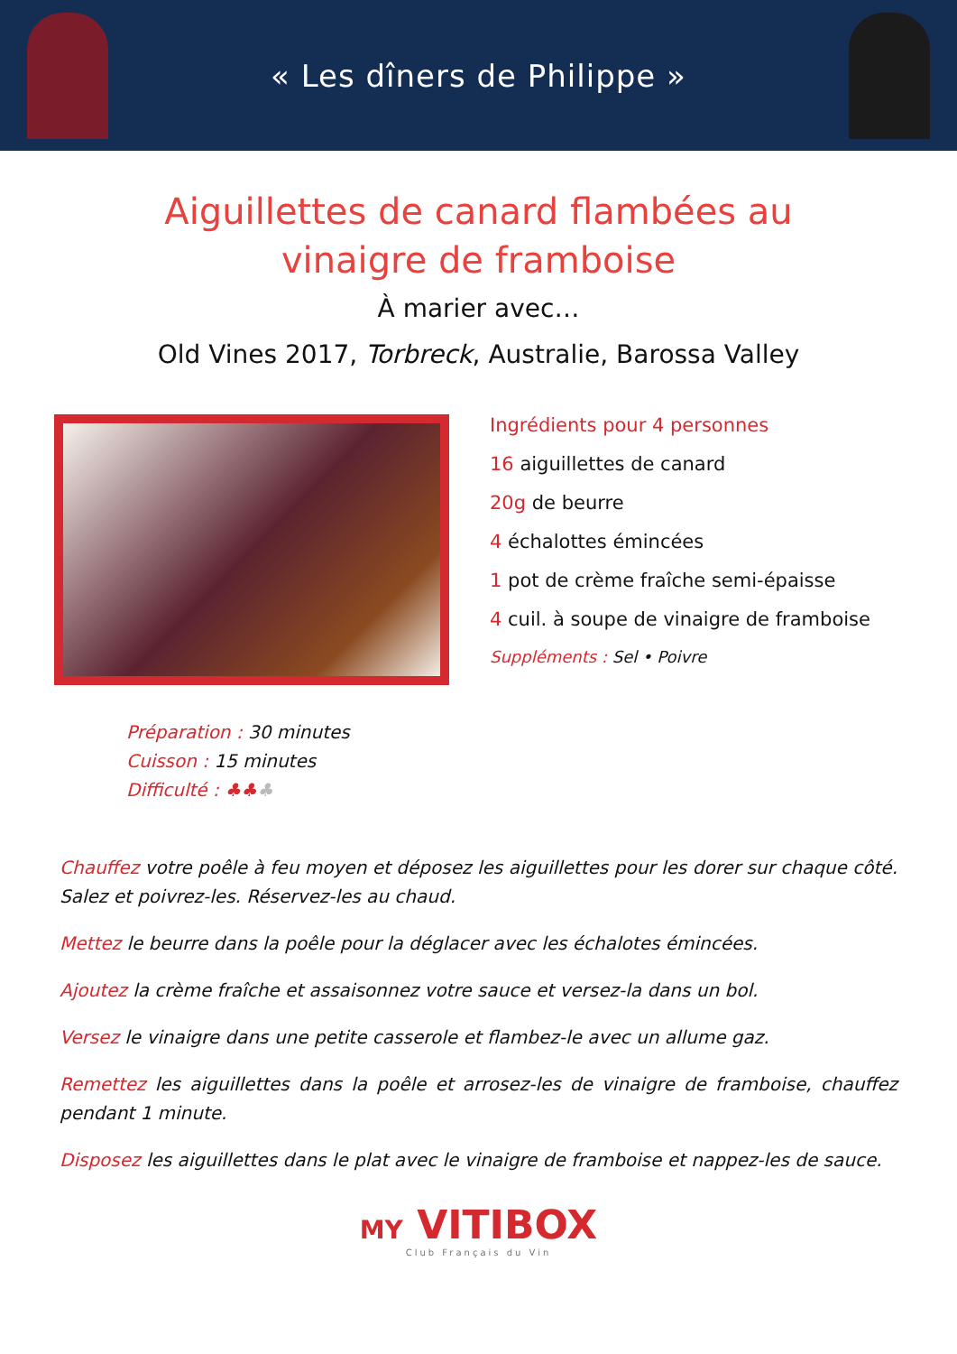« Les dîners de Philippe »
Aiguillettes de canard flambées au
vinaigre de framboise
À marier avec…
Old Vines 2017, Torbreck, Australie, Barossa Valley
Ingrédients pour 4 personnes
16 aiguillettes de canard
20g de beurre
4 échalottes émincées
1 pot de crème fraîche semi-épaisse
4 cuil. à soupe de vinaigre de framboise
Suppléments : Sel • Poivre
Préparation : 30 minutes
Cuisson : 15 minutes
Difficulté : ♣♣♣
Chauffez votre poêle à feu moyen et déposez les aiguillettes pour les dorer sur chaque côté. Salez et poivrez-les. Réservez-les au chaud.
Mettez le beurre dans la poêle pour la déglacer avec les échalotes émincées.
Ajoutez la crème fraîche et assaisonnez votre sauce et versez-la dans un bol.
Versez le vinaigre dans une petite casserole et flambez-le avec un allume gaz.
Remettez les aiguillettes dans la poêle et arrosez-les de vinaigre de framboise, chauffez pendant 1 minute.
Disposez les aiguillettes dans le plat avec le vinaigre de framboise et nappez-les de sauce.
MY VITIBOX
Club Français du Vin